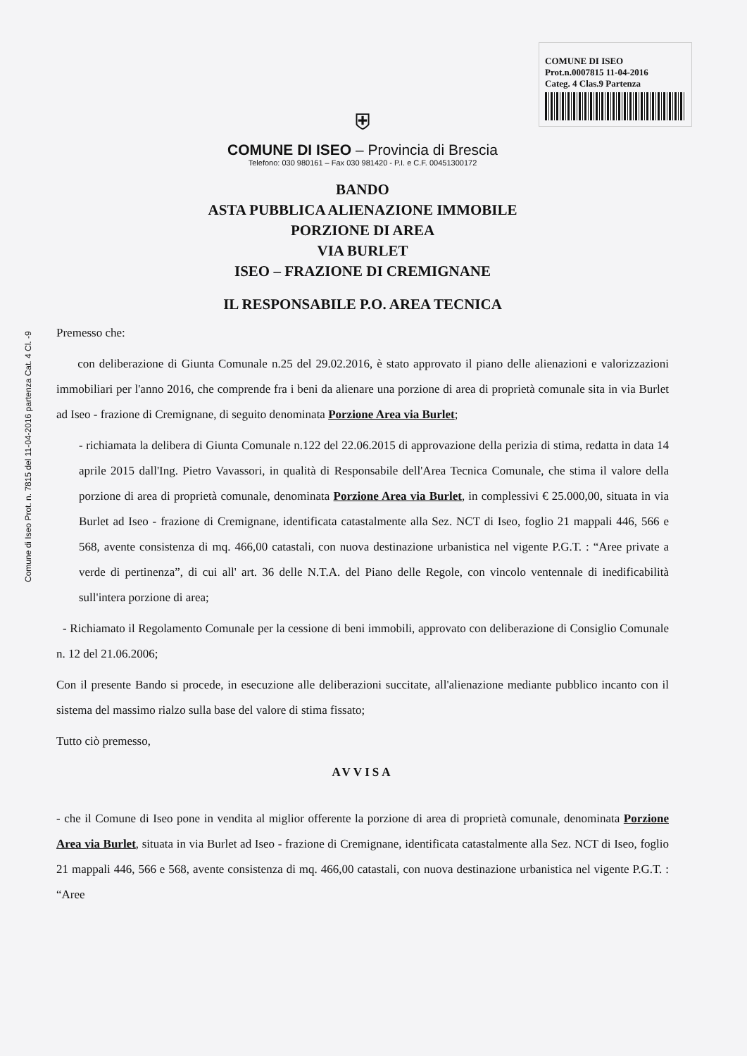Comune di Iseo Prot. n. 7815 del 11-04-2016 partenza Cat. 4 Cl. -9
COMUNE DI ISEO
Prot.n.0007815 11-04-2016
Categ. 4 Clas.9 Partenza
⛨
COMUNE DI ISEO – Provincia di Brescia
Telefono: 030 980161 – Fax 030 981420 - P.I. e C.F. 00451300172
BANDO
ASTA PUBBLICA ALIENAZIONE IMMOBILE
PORZIONE DI AREA
VIA BURLET
ISEO – FRAZIONE DI CREMIGNANE
IL RESPONSABILE P.O. AREA TECNICA
Premesso che:
con deliberazione di Giunta Comunale n.25 del 29.02.2016, è stato approvato il piano delle alienazioni e valorizzazioni immobiliari per l'anno 2016, che comprende fra i beni da alienare una porzione di area di proprietà comunale sita in via Burlet ad Iseo - frazione di Cremignane, di seguito denominata Porzione Area via Burlet;
- richiamata la delibera di Giunta Comunale n.122 del 22.06.2015 di approvazione della perizia di stima, redatta in data 14 aprile 2015 dall'Ing. Pietro Vavassori, in qualità di Responsabile dell'Area Tecnica Comunale, che stima il valore della porzione di area di proprietà comunale, denominata Porzione Area via Burlet, in complessivi € 25.000,00, situata in via Burlet ad Iseo - frazione di Cremignane, identificata catastalmente alla Sez. NCT di Iseo, foglio 21 mappali 446, 566 e 568, avente consistenza di mq. 466,00 catastali, con nuova destinazione urbanistica nel vigente P.G.T. : “Aree private a verde di pertinenza”, di cui all' art. 36 delle N.T.A. del Piano delle Regole, con vincolo ventennale di inedificabilità sull'intera porzione di area;
- Richiamato il Regolamento Comunale per la cessione di beni immobili, approvato con deliberazione di Consiglio Comunale n. 12 del 21.06.2006;
Con il presente Bando si procede, in esecuzione alle deliberazioni succitate, all'alienazione mediante pubblico incanto con il sistema del massimo rialzo sulla base del valore di stima fissato;
Tutto ciò premesso,
AVVISA
- che il Comune di Iseo pone in vendita al miglior offerente la porzione di area di proprietà comunale, denominata Porzione Area via Burlet, situata in via Burlet ad Iseo - frazione di Cremignane, identificata catastalmente alla Sez. NCT di Iseo, foglio 21 mappali 446, 566 e 568, avente consistenza di mq. 466,00 catastali, con nuova destinazione urbanistica nel vigente P.G.T. : “Aree